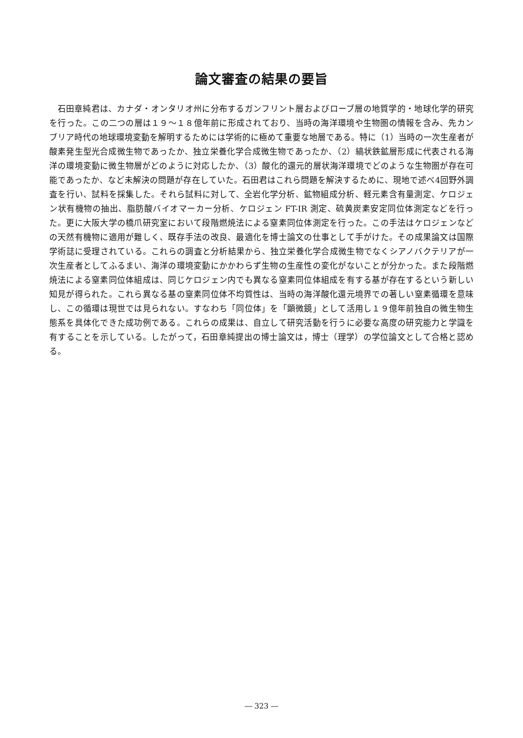論文審査の結果の要旨
石田章純君は、カナダ・オンタリオ州に分布するガンフリント層およびローブ層の地質学的・地球化学的研究を行った。この二つの層は１９～１８億年前に形成されており、当時の海洋環境や生物圏の情報を含み、先カンブリア時代の地球環境変動を解明するためには学術的に極めて重要な地層である。特に（1）当時の一次生産者が酸素発生型光合成微生物であったか、独立栄養化学合成微生物であったか、（2）縞状鉄鉱層形成に代表される海洋の環境変動に微生物層がどのように対応したか、（3）酸化的還元的層状海洋環境でどのような生物圏が存在可能であったか、など未解決の問題が存在していた。石田君はこれら問題を解決するために、現地で述べ4回野外調査を行い、試料を採集した。それら試料に対して、全岩化学分析、鉱物組成分析、軽元素含有量測定、ケロジェン状有機物の抽出、脂肪酸バイオマーカー分析、ケロジェン FT-IR 測定、硫黄炭素安定同位体測定などを行った。更に大阪大学の橋爪研究室において段階燃焼法による窒素同位体測定を行った。この手法はケロジェンなどの天然有機物に適用が難しく、既存手法の改良、最適化を博士論文の仕事として手がけた。その成果論文は国際学術誌に受理されている。これらの調査と分析結果から、独立栄養化学合成微生物でなくシアノバクテリアが一次生産者としてふるまい、海洋の環境変動にかかわらず生物の生産性の変化がないことが分かった。また段階燃焼法による窒素同位体組成は、同じケロジェン内でも異なる窒素同位体組成を有する基が存在するという新しい知見が得られた。これら異なる基の窒素同位体不均質性は、当時の海洋酸化還元境界での著しい窒素循環を意味し、この循環は現世では見られない。すなわち「同位体」を「顕微鏡」として活用し１９億年前独自の微生物生態系を具体化できた成功例である。これらの成果は、自立して研究活動を行うに必要な高度の研究能力と学識を有することを示している。したがって，石田章純提出の博士論文は，博士（理学）の学位論文として合格と認める。
― 323 ―